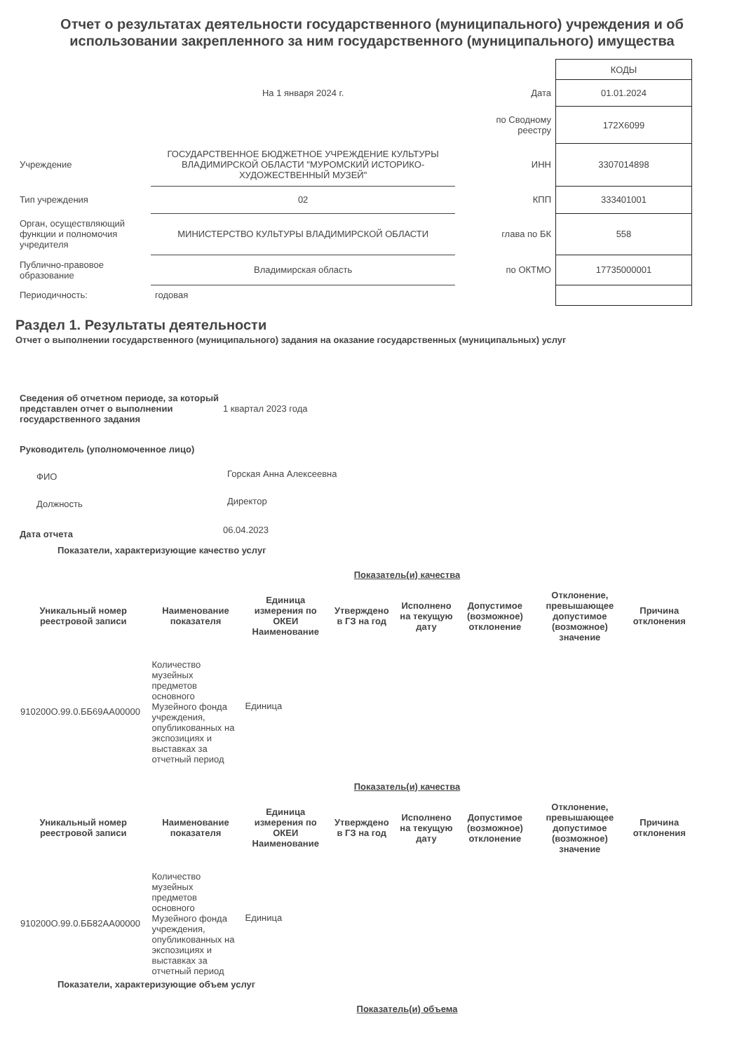Отчет о результатах деятельности государственного (муниципального) учреждения и об использовании закрепленного за ним государственного (муниципального) имущества
| | | | КОДЫ |
| | На 1 января 2024 г. | Дата | 01.01.2024 |
| | | по Сводному реестру | 172Х6099 |
| Учреждение | ГОСУДАРСТВЕННОЕ БЮДЖЕТНОЕ УЧРЕЖДЕНИЕ КУЛЬТУРЫ ВЛАДИМИРСКОЙ ОБЛАСТИ "МУРОМСКИЙ ИСТОРИКО-ХУДОЖЕСТВЕННЫЙ МУЗЕЙ" | ИНН | 3307014898 |
| Тип учреждения | 02 | КПП | 333401001 |
| Орган, осуществляющий функции и полномочия учредителя | МИНИСТЕРСТВО КУЛЬТУРЫ ВЛАДИМИРСКОЙ ОБЛАСТИ | глава по БК | 558 |
| Публично-правовое образование | Владимирская область | по ОКТМО | 17735000001 |
| Периодичность: | годовая | | |
Раздел 1. Результаты деятельности
Отчет о выполнении государственного (муниципального) задания на оказание государственных (муниципальных) услуг
| Сведения об отчетном периоде, за который представлен отчет о выполнении государственного задания | 1 квартал 2023 года |
| Руководитель (уполномоченное лицо) | |
| ФИО | Горская Анна Алексеевна |
| Должность | Директор |
| Дата отчета | 06.04.2023 |
Показатели, характеризующие качество услуг
Показатель(и) качества
| Уникальный номер реестровой записи | Наименование показателя | Единица измерения по ОКЕИ Наименование | Утверждено в ГЗ на год | Исполнено на текущую дату | Допустимое (возможное) отклонение | Отклонение, превышающее допустимое (возможное) значение | Причина отклонения |
| --- | --- | --- | --- | --- | --- | --- | --- |
| 910200О.99.0.ББ69АА00000 | Количество музейных предметов основного Музейного фонда учреждения, опубликованных на экспозициях и выставках за отчетный период | Единица | | | | | |
Показатель(и) качества
| Уникальный номер реестровой записи | Наименование показателя | Единица измерения по ОКЕИ Наименование | Утверждено в ГЗ на год | Исполнено на текущую дату | Допустимое (возможное) отклонение | Отклонение, превышающее допустимое (возможное) значение | Причина отклонения |
| --- | --- | --- | --- | --- | --- | --- | --- |
| 910200О.99.0.ББ82АА00000 | Количество музейных предметов основного Музейного фонда учреждения, опубликованных на экспозициях и выставках за отчетный период | Единица | | | | | |
Показатели, характеризующие объем услуг
Показатель(и) объема